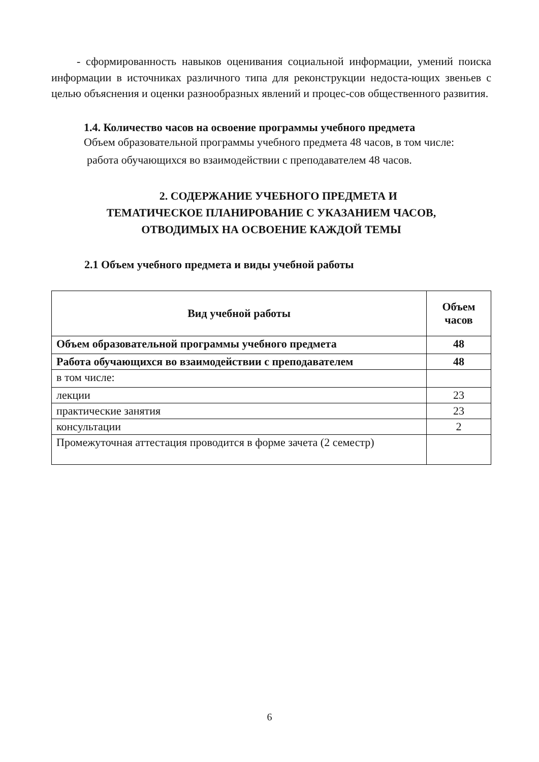- сформированность навыков оценивания социальной информации, умений поиска информации в источниках различного типа для реконструкции недоста-ющих звеньев с целью объяснения и оценки разнообразных явлений и процес-сов общественного развития.
1.4. Количество часов на освоение программы учебного предмета
Объем образовательной программы учебного предмета 48 часов, в том числе:
работа обучающихся во взаимодействии с преподавателем 48 часов.
2. СОДЕРЖАНИЕ УЧЕБНОГО ПРЕДМЕТА И
ТЕМАТИЧЕСКОЕ ПЛАНИРОВАНИЕ С УКАЗАНИЕМ ЧАСОВ,
ОТВОДИМЫХ НА ОСВОЕНИЕ КАЖДОЙ ТЕМЫ
2.1 Объем учебного предмета и виды учебной работы
| Вид учебной работы | Объем часов |
| --- | --- |
| Объем образовательной программы учебного предмета | 48 |
| Работа обучающихся во взаимодействии с преподавателем | 48 |
| в том числе: | |
| лекции | 23 |
| практические занятия | 23 |
| консультации | 2 |
| Промежуточная аттестация проводится в форме зачета (2 семестр) | |
6